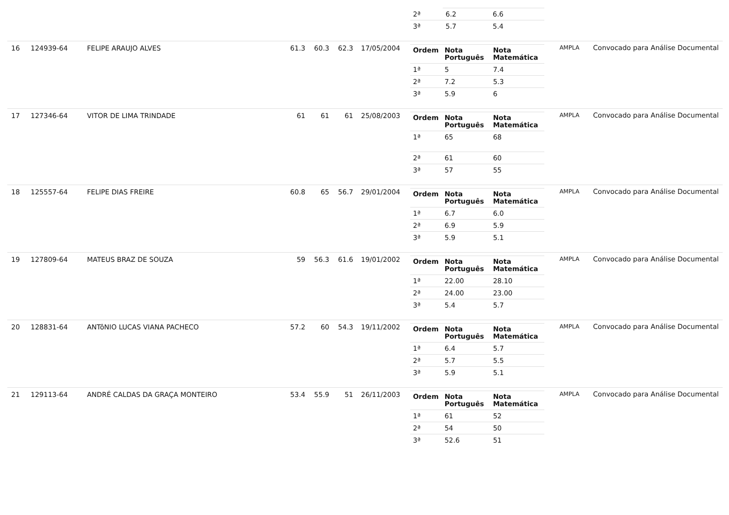| | | | | | | | / 2ª / 6.2 / 6.6 / / 3ª / 5.7 / 5.4 / | | |
| 16 | 124939-64 | FELIPE ARAUJO ALVES | 61.3 | 60.3 | 62.3 | 17/05/2004 | / Ordem / Nota Português / Nota Matemática / / --- / --- / --- / / 1ª / 5 / 7.4 / / 2ª / 7.2 / 5.3 / / 3ª / 5.9 / 6 / | AMPLA | Convocado para Análise Documental |
| 17 | 127346-64 | VITOR DE LIMA TRINDADE | 61 | 61 | 61 | 25/08/2003 | / Ordem / Nota Português / Nota Matemática / / --- / --- / --- / / 1ª / 65 / 68 / / 2ª / 61 / 60 / / 3ª / 57 / 55 / | AMPLA | Convocado para Análise Documental |
| 18 | 125557-64 | FELIPE DIAS FREIRE | 60.8 | 65 | 56.7 | 29/01/2004 | / Ordem / Nota Português / Nota Matemática / / --- / --- / --- / / 1ª / 6.7 / 6.0 / / 2ª / 6.9 / 5.9 / / 3ª / 5.9 / 5.1 / | AMPLA | Convocado para Análise Documental |
| 19 | 127809-64 | MATEUS BRAZ DE SOUZA | 59 | 56.3 | 61.6 | 19/01/2002 | / Ordem / Nota Português / Nota Matemática / / --- / --- / --- / / 1ª / 22.00 / 28.10 / / 2ª / 24.00 / 23.00 / / 3ª / 5.4 / 5.7 / | AMPLA | Convocado para Análise Documental |
| 20 | 128831-64 | ANTôNIO LUCAS VIANA PACHECO | 57.2 | 60 | 54.3 | 19/11/2002 | / Ordem / Nota Português / Nota Matemática / / --- / --- / --- / / 1ª / 6.4 / 5.7 / / 2ª / 5.7 / 5.5 / / 3ª / 5.9 / 5.1 / | AMPLA | Convocado para Análise Documental |
| 21 | 129113-64 | ANDRÉ CALDAS DA GRAÇA MONTEIRO | 53.4 | 55.9 | 51 | 26/11/2003 | / Ordem / Nota Português / Nota Matemática / / --- / --- / --- / / 1ª / 61 / 52 / / 2ª / 54 / 50 / / 3ª / 52.6 / 51 / | AMPLA | Convocado para Análise Documental |